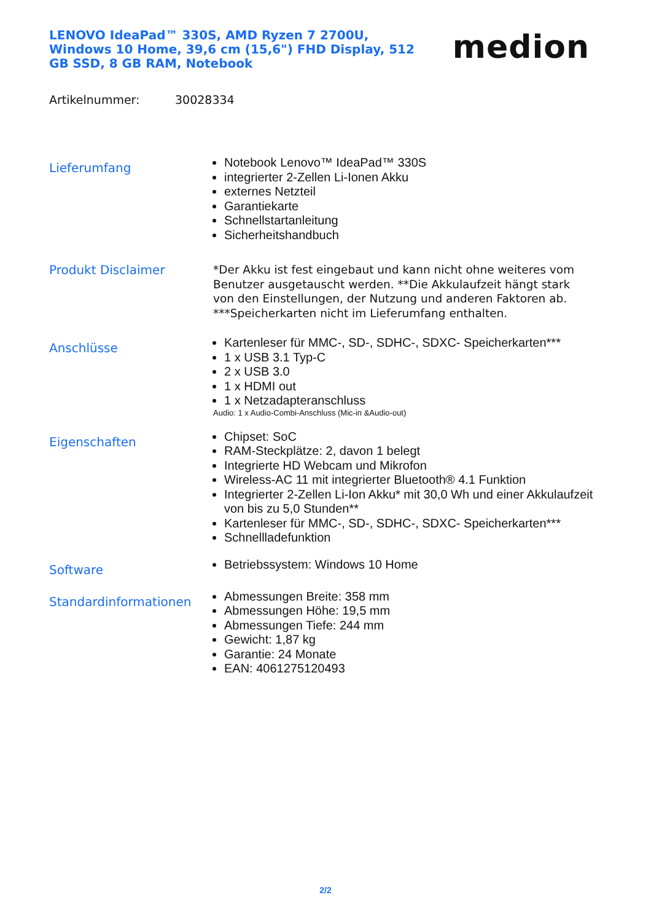LENOVO IdeaPad™ 330S, AMD Ryzen 7 2700U, Windows 10 Home, 39,6 cm (15,6") FHD Display, 512 GB SSD, 8 GB RAM, Notebook
medion
Artikelnummer: 30028334
Lieferumfang
Notebook Lenovo™ IdeaPad™ 330S
integrierter 2-Zellen Li-Ionen Akku
externes Netzteil
Garantiekarte
Schnellstartanleitung
Sicherheitshandbuch
Produkt Disclaimer
*Der Akku ist fest eingebaut und kann nicht ohne weiteres vom Benutzer ausgetauscht werden. **Die Akkulaufzeit hängt stark von den Einstellungen, der Nutzung und anderen Faktoren ab. ***Speicherkarten nicht im Lieferumfang enthalten.
Anschlüsse
Kartenleser für MMC-, SD-, SDHC-, SDXC- Speicherkarten***
1 x USB 3.1 Typ-C
2 x USB 3.0
1 x HDMI out
1 x Netzadapteranschluss
Audio: 1 x Audio-Combi-Anschluss (Mic-in &Audio-out)
Eigenschaften
Chipset: SoC
RAM-Steckplätze: 2, davon 1 belegt
Integrierte HD Webcam und Mikrofon
Wireless-AC 11 mit integrierter Bluetooth® 4.1 Funktion
Integrierter 2-Zellen Li-Ion Akku* mit 30,0 Wh und einer Akkulaufzeit von bis zu 5,0 Stunden**
Kartenleser für MMC-, SD-, SDHC-, SDXC- Speicherkarten***
Schnellladefunktion
Software
Betriebssystem: Windows 10 Home
Standardinformationen
Abmessungen Breite: 358 mm
Abmessungen Höhe: 19,5 mm
Abmessungen Tiefe: 244 mm
Gewicht: 1,87 kg
Garantie: 24 Monate
EAN: 4061275120493
2/2